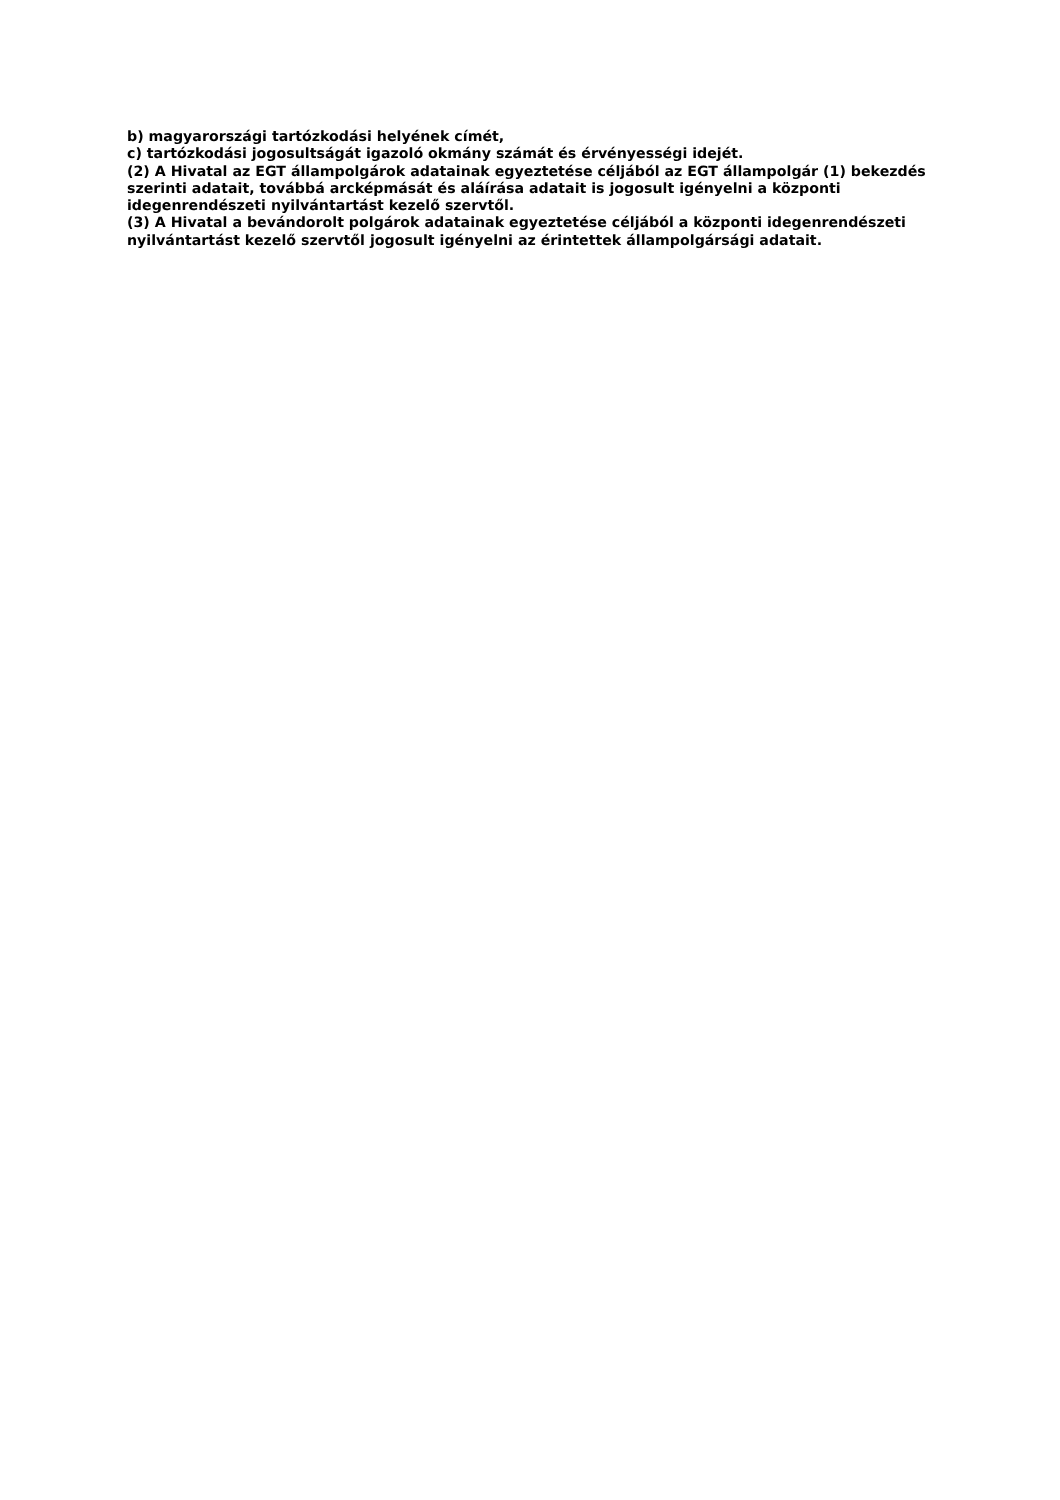b) magyarországi tartózkodási helyének címét,
c) tartózkodási jogosultságát igazoló okmány számát és érvényességi idejét.
(2) A Hivatal az EGT állampolgárok adatainak egyeztetése céljából az EGT állampolgár (1) bekezdés szerinti adatait, továbbá arcképmását és aláírása adatait is jogosult igényelni a központi idegenrendészeti nyilvántartást kezelő szervtől.
(3) A Hivatal a bevándorolt polgárok adatainak egyeztetése céljából a központi idegenrendészeti nyilvántartást kezelő szervtől jogosult igényelni az érintettek állampolgársági adatait.